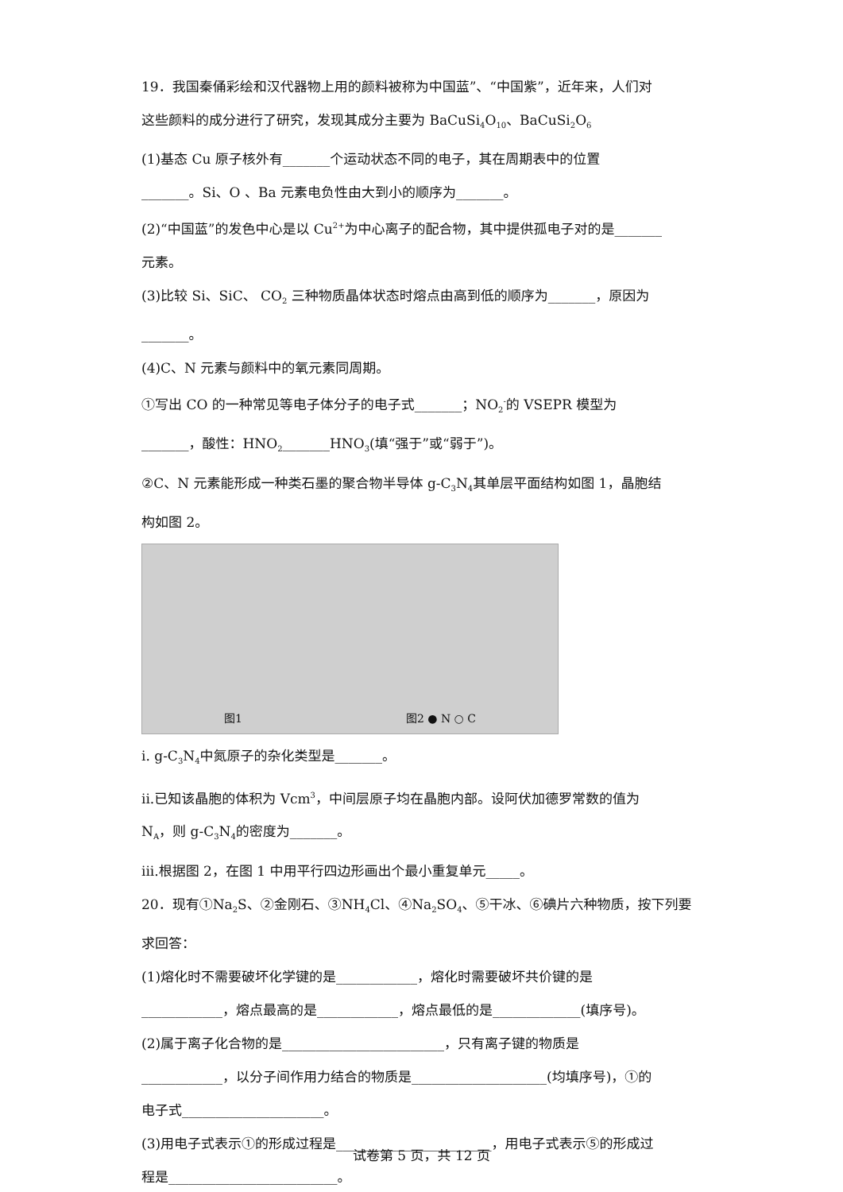19．我国秦俑彩绘和汉代器物上用的颜料被称为中国蓝”、“中国紫”，近年来，人们对
这些颜料的成分进行了研究，发现其成分主要为 BaCuSi<sub>4</sub>O<sub>10</sub>、BaCuSi<sub>2</sub>O<sub>6</sub>
(1)基态 Cu 原子核外有_______个运动状态不同的电子，其在周期表中的位置
_______。Si、O 、Ba 元素电负性由大到小的顺序为_______。
(2)“中国蓝”的发色中心是以 Cu<sup>2+</sup>为中心离子的配合物，其中提供孤电子对的是_______
元素。
(3)比较 Si、SiC、 CO<sub>2</sub> 三种物质晶体状态时熔点由高到低的顺序为_______，原因为
_______。
(4)C、N 元素与颜料中的氧元素同周期。
①写出 CO 的一种常见等电子体分子的电子式_______；NO<sub>2</sub><sup>-</sup>的 VSEPR 模型为
_______，酸性：HNO<sub>2</sub>_______HNO<sub>3</sub>(填“强于”或“弱于”)。
②C、N 元素能形成一种类石墨的聚合物半导体 g-C<sub>3</sub>N<sub>4</sub>其单层平面结构如图 1，晶胞结
构如图 2。
图1 图2 ● N ○ C
i. g-C<sub>3</sub>N<sub>4</sub>中氮原子的杂化类型是_______。
ii.已知该晶胞的体积为 Vcm<sup>3</sup>，中间层原子均在晶胞内部。设阿伏加德罗常数的值为
N<sub>A</sub>，则 g-C<sub>3</sub>N<sub>4</sub>的密度为_______。
iii.根据图 2，在图 1 中用平行四边形画出个最小重复单元_____。
20．现有①Na<sub>2</sub>S、②金刚石、③NH<sub>4</sub>Cl、④Na<sub>2</sub>SO<sub>4</sub>、⑤干冰、⑥碘片六种物质，按下列要
求回答：
(1)熔化时不需要破坏化学键的是____________，熔化时需要破坏共价键的是
____________，熔点最高的是____________，熔点最低的是_____________(填序号)。
(2)属于离子化合物的是________________________，只有离子键的物质是
____________，以分子间作用力结合的物质是____________________(均填序号)，①的
电子式_____________________。
(3)用电子式表示①的形成过程是_______________________，用电子式表示⑤的形成过
程是_________________________。
试卷第 5 页，共 12 页